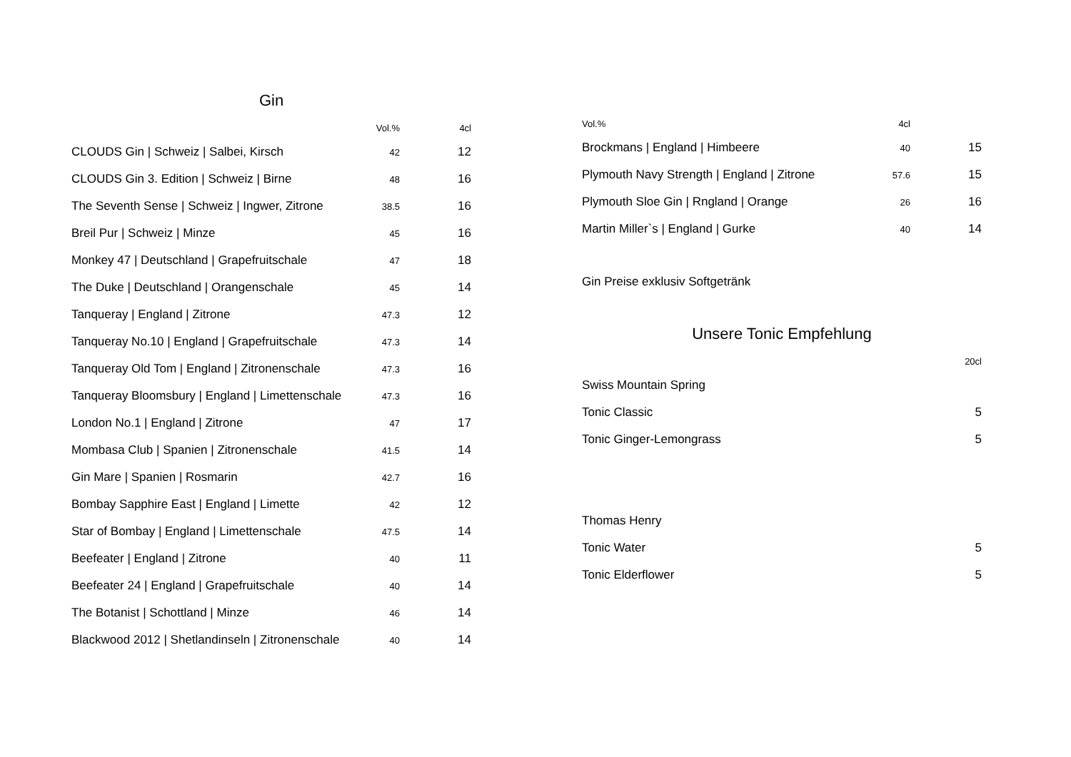Gin
| | Vol.% | 4cl |
| --- | --- | --- |
| CLOUDS Gin / Schweiz / Salbei, Kirsch | 42 | 12 |
| CLOUDS Gin 3. Edition / Schweiz / Birne | 48 | 16 |
| The Seventh Sense / Schweiz / Ingwer, Zitrone | 38.5 | 16 |
| Breil Pur / Schweiz / Minze | 45 | 16 |
| Monkey 47 / Deutschland / Grapefruitschale | 47 | 18 |
| The Duke / Deutschland / Orangenschale | 45 | 14 |
| Tanqueray / England / Zitrone | 47.3 | 12 |
| Tanqueray No.10 / England / Grapefruitschale | 47.3 | 14 |
| Tanqueray Old Tom / England / Zitronenschale | 47.3 | 16 |
| Tanqueray Bloomsbury / England / Limettenschale | 47.3 | 16 |
| London No.1 / England / Zitrone | 47 | 17 |
| Mombasa Club / Spanien / Zitronenschale | 41.5 | 14 |
| Gin Mare / Spanien / Rosmarin | 42.7 | 16 |
| Bombay Sapphire East / England / Limette | 42 | 12 |
| Star of Bombay / England / Limettenschale | 47.5 | 14 |
| Beefeater / England / Zitrone | 40 | 11 |
| Beefeater 24 / England / Grapefruitschale | 40 | 14 |
| The Botanist / Schottland / Minze | 46 | 14 |
| Blackwood 2012 / Shetlandinseln / Zitronenschale | 40 | 14 |
| Vol.% | 4cl | |
| --- | --- | --- |
| Brockmans / England / Himbeere | 40 | 15 |
| Plymouth Navy Strength / England / Zitrone | 57.6 | 15 |
| Plymouth Sloe Gin / Rngland / Orange | 26 | 16 |
| Martin Miller`s / England / Gurke | 40 | 14 |
Gin Preise exklusiv Softgetränk
Unsere Tonic Empfehlung
| | 20cl |
| --- | --- |
| Swiss Mountain Spring | |
| Tonic Classic | 5 |
| Tonic Ginger-Lemongrass | 5 |
| Thomas Henry | |
| Tonic Water | 5 |
| Tonic Elderflower | 5 |